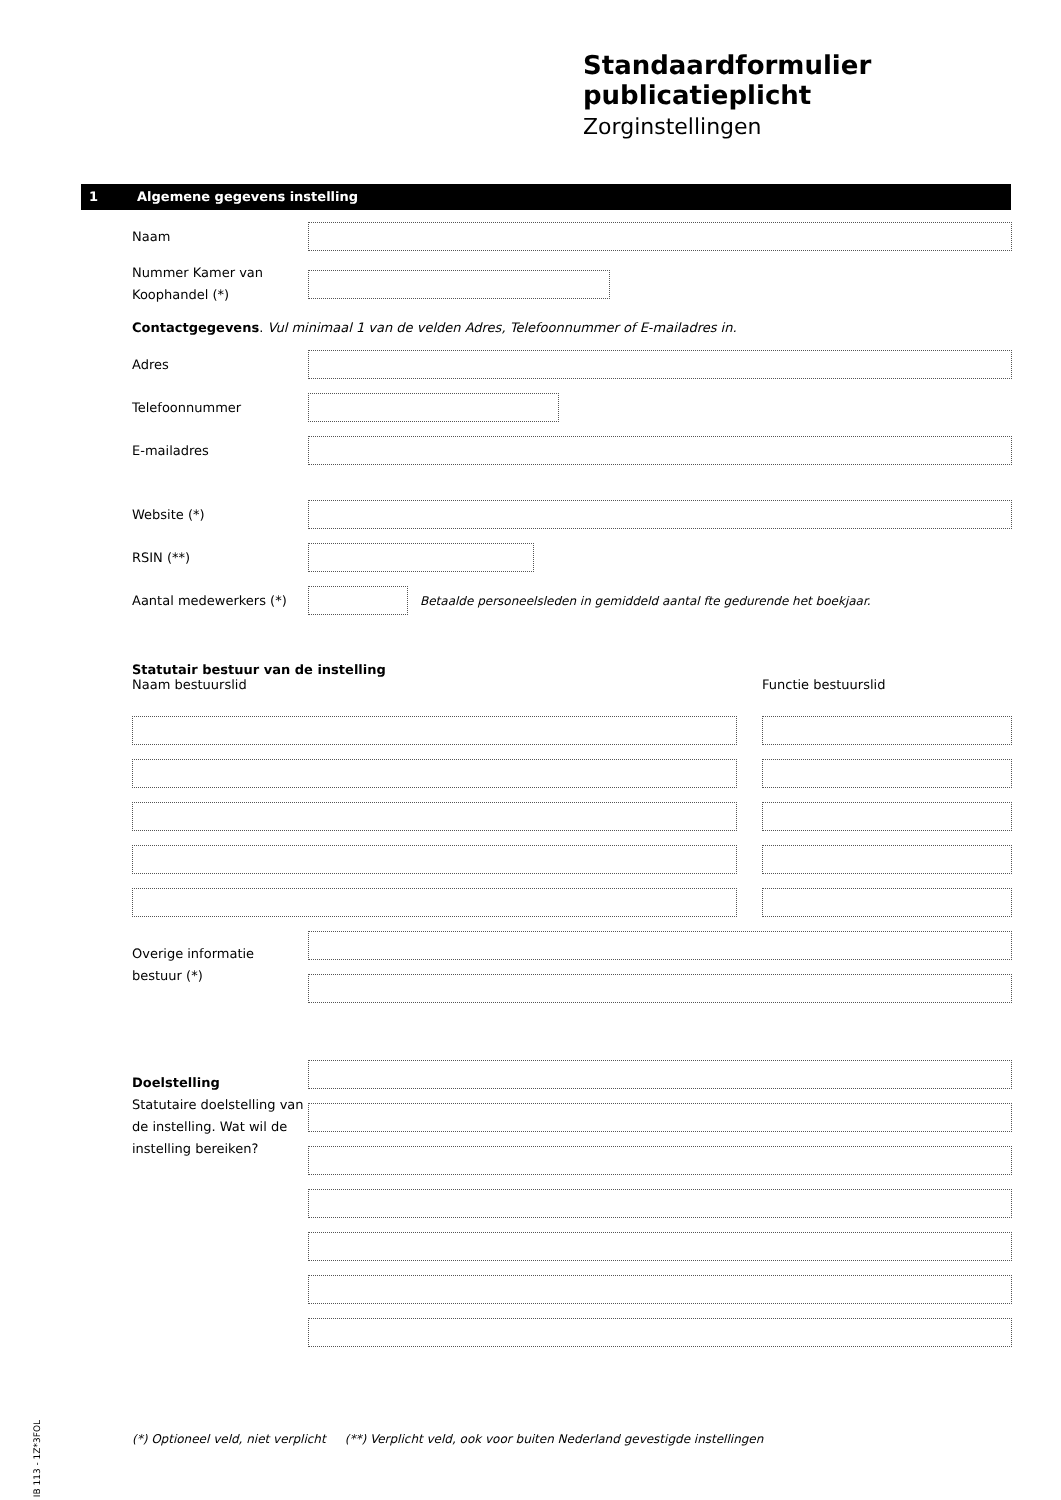Standaardformulier publicatieplicht
Zorginstellingen
1 Algemene gegevens instelling
Naam
Nummer Kamer van Koophandel (*)
Contactgegevens. Vul minimaal 1 van de velden Adres, Telefoonnummer of E-mailadres in.
Adres
Telefoonnummer
E-mailadres
Website (*)
RSIN (**)
Aantal medewerkers (*)
Betaalde personeelsleden in gemiddeld aantal fte gedurende het boekjaar.
Statutair bestuur van de instelling
Naam bestuurslid Functie bestuurslid
Overige informatie bestuur (*)
Doelstelling
Statutaire doelstelling van de instelling. Wat wil de instelling bereiken?
(*) Optioneel veld, niet verplicht (**) Verplicht veld, ook voor buiten Nederland gevestigde instellingen
IB 113 - 1Z*3FOL